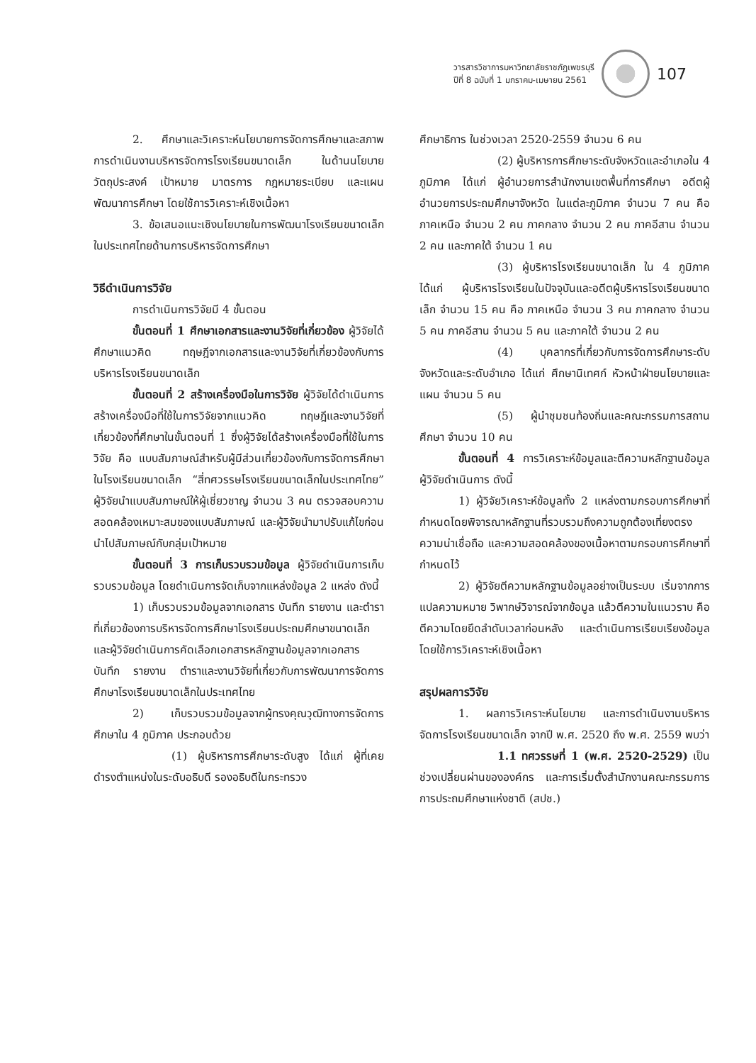วารสารวิชาการมหาวิทยาลัยราชภัฏเพชรบุรี
ปีที่ 8 ฉบับที่ 1 มกราคม-เมษายน 2561
107
2. ศึกษาและวิเคราะห์นโยบายการจัดการศึกษาและสภาพการดำเนินงานบริหารจัดการโรงเรียนขนาดเล็ก ในด้านนโยบาย วัตถุประสงค์ เป้าหมาย มาตรการ กฎหมายระเบียบ และแผนพัฒนาการศึกษา โดยใช้การวิเคราะห์เชิงเนื้อหา
3. ข้อเสนอแนะเชิงนโยบายในการพัฒนาโรงเรียนขนาดเล็กในประเทศไทยด้านการบริหารจัดการศึกษา
วิธีดำเนินการวิจัย
การดำเนินการวิจัยมี 4 ขั้นตอน
ขั้นตอนที่ 1 ศึกษาเอกสารและงานวิจัยที่เกี่ยวข้อง ผู้วิจัยได้ศึกษาแนวคิด ทฤษฎีจากเอกสารและงานวิจัยที่เกี่ยวข้องกับการบริหารโรงเรียนขนาดเล็ก
ขั้นตอนที่ 2 สร้างเครื่องมือในการวิจัย ผู้วิจัยได้ดำเนินการสร้างเครื่องมือที่ใช้ในการวิจัยจากแนวคิด ทฤษฎีและงานวิจัยที่เกี่ยวข้องที่ศึกษาในขั้นตอนที่ 1 ซึ่งผู้วิจัยได้สร้างเครื่องมือที่ใช้ในการวิจัย คือ แบบสัมภาษณ์สำหรับผู้มีส่วนเกี่ยวข้องกับการจัดการศึกษาในโรงเรียนขนาดเล็ก “สี่ทศวรรษโรงเรียนขนาดเล็กในประเทศไทย” ผู้วิจัยนำแบบสัมภาษณ์ให้ผู้เชี่ยวชาญ จำนวน 3 คน ตรวจสอบความสอดคล้องเหมาะสมของแบบสัมภาษณ์ และผู้วิจัยนำมาปรับแก้ไขก่อนนำไปสัมภาษณ์กับกลุ่มเป้าหมาย
ขั้นตอนที่ 3 การเก็บรวบรวมข้อมูล ผู้วิจัยดำเนินการเก็บรวบรวมข้อมูล โดยดำเนินการจัดเก็บจากแหล่งข้อมูล 2 แหล่ง ดังนี้
1) เก็บรวบรวมข้อมูลจากเอกสาร บันทึก รายงาน และตำราที่เกี่ยวข้องการบริหารจัดการศึกษาโรงเรียนประถมศึกษาขนาดเล็ก และผู้วิจัยดำเนินการคัดเลือกเอกสารหลักฐานข้อมูลจากเอกสาร บันทึก รายงาน ตำราและงานวิจัยที่เกี่ยวกับการพัฒนาการจัดการศึกษาโรงเรียนขนาดเล็กในประเทศไทย
2) เก็บรวบรวมข้อมูลจากผู้ทรงคุณวุฒิทางการจัดการศึกษาใน 4 ภูมิภาค ประกอบด้วย
(1) ผู้บริหารการศึกษาระดับสูง ได้แก่ ผู้ที่เคยดำรงตำแหน่งในระดับอธิบดี รองอธิบดีในกระทรวง
ศึกษาธิการ ในช่วงเวลา 2520-2559 จำนวน 6 คน
(2) ผู้บริหารการศึกษาระดับจังหวัดและอำเภอใน 4 ภูมิภาค ได้แก่ ผู้อำนวยการสำนักงานเขตพื้นที่การศึกษา อดีตผู้อำนวยการประถมศึกษาจังหวัด ในแต่ละภูมิภาค จำนวน 7 คน คือ ภาคเหนือ จำนวน 2 คน ภาคกลาง จำนวน 2 คน ภาคอีสาน จำนวน 2 คน และภาคใต้ จำนวน 1 คน
(3) ผู้บริหารโรงเรียนขนาดเล็ก ใน 4 ภูมิภาค ได้แก่ ผู้บริหารโรงเรียนในปัจจุบันและอดีตผู้บริหารโรงเรียนขนาดเล็ก จำนวน 15 คน คือ ภาคเหนือ จำนวน 3 คน ภาคกลาง จำนวน 5 คน ภาคอีสาน จำนวน 5 คน และภาคใต้ จำนวน 2 คน
(4) บุคลากรที่เกี่ยวกับการจัดการศึกษาระดับจังหวัดและระดับอำเภอ ได้แก่ ศึกษานิเทศก์ หัวหน้าฝ่ายนโยบายและแผน จำนวน 5 คน
(5) ผู้นำชุมชนท้องถิ่นและคณะกรรมการสถานศึกษา จำนวน 10 คน
ขั้นตอนที่ 4 การวิเคราะห์ข้อมูลและตีความหลักฐานข้อมูล ผู้วิจัยดำเนินการ ดังนี้
1) ผู้วิจัยวิเคราะห์ข้อมูลทั้ง 2 แหล่งตามกรอบการศึกษาที่กำหนดโดยพิจารณาหลักฐานที่รวบรวมถึงความถูกต้องเที่ยงตรง ความน่าเชื่อถือ และความสอดคล้องของเนื้อหาตามกรอบการศึกษาที่กำหนดไว้
2) ผู้วิจัยตีความหลักฐานข้อมูลอย่างเป็นระบบ เริ่มจากการแปลความหมาย วิพากษ์วิจารณ์จากข้อมูล แล้วตีความในแนวราบ คือ ตีความโดยยึดลำดับเวลาก่อนหลัง และดำเนินการเรียบเรียงข้อมูลโดยใช้การวิเคราะห์เชิงเนื้อหา
สรุปผลการวิจัย
1. ผลการวิเคราะห์นโยบาย และการดำเนินงานบริหารจัดการโรงเรียนขนาดเล็ก จากปี พ.ศ. 2520 ถึง พ.ศ. 2559 พบว่า
1.1 ทศวรรษที่ 1 (พ.ศ. 2520-2529) เป็นช่วงเปลี่ยนผ่านขององค์กร และการเริ่มตั้งสำนักงานคณะกรรมการการประถมศึกษาแห่งชาติ (สปช.)